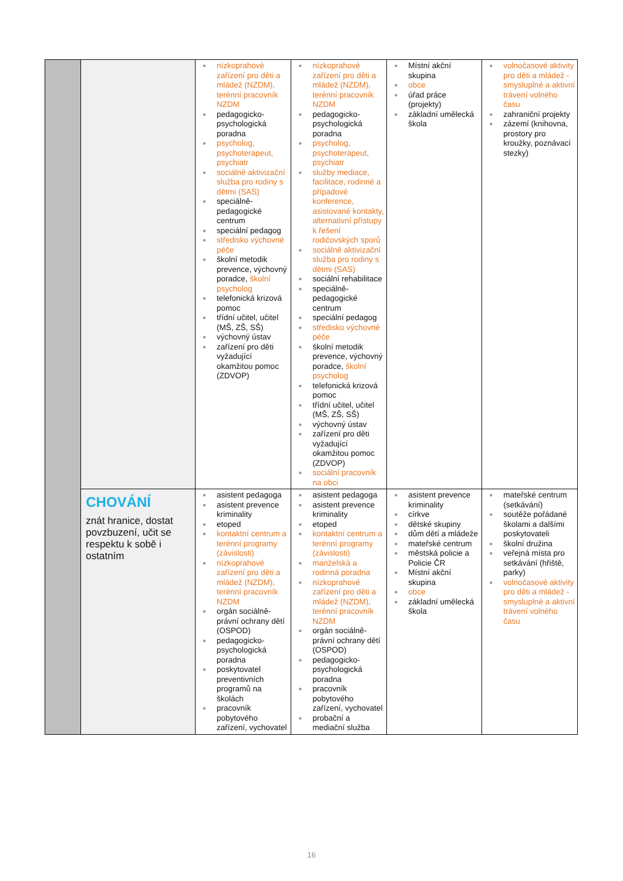| | | ● nízkoprahové zařízení pro děti a mládež (NZDM), terénní pracovník NZDM ● pedagogicko-psychologická poradna ● psycholog, psychoterapeut, psychiatr ● sociálně aktivizační služba pro rodiny s dětmi (SAS) ● speciálně-pedagogické centrum ● speciální pedagog ● středisko výchovné péče ● školní metodik prevence, výchovný poradce, školní psycholog ● telefonická krizová pomoc ● třídní učitel, učitel (MŠ, ZŠ, SŠ) ● výchovný ústav ● zařízení pro děti vyžadující okamžitou pomoc (ZDVOP) | ● nízkoprahové zařízení pro děti a mládež (NZDM), terénní pracovník NZDM ● pedagogicko-psychologická poradna ● psycholog, psychoterapeut, psychiatr ● služby mediace, facilitace, rodinné a případové konference, asistované kontakty, alternativní přístupy k řešení rodičovských sporů ● sociálně aktivizační služba pro rodiny s dětmi (SAS) ● sociální rehabilitace ● speciálně-pedagogické centrum ● speciální pedagog ● středisko výchovné péče ● školní metodik prevence, výchovný poradce, školní psycholog ● telefonická krizová pomoc ● třídní učitel, učitel (MŠ, ZŠ, SŠ) ● výchovný ústav ● zařízení pro děti vyžadující okamžitou pomoc (ZDVOP) ● sociální pracovník na obci | ● Místní akční skupina ● obce ● úřad práce (projekty) ● základní umělecká škola | ● volnočasové aktivity pro děti a mládež - smysluplné a aktivní trávení volného času ● zahraniční projekty ● zázemí (knihovna, prostory pro kroužky, poznávací stezky) |
| | CHOVÁNÍ znát hranice, dostat povzbuzení, učit se respektu k sobě i ostatním | ● asistent pedagoga ● asistent prevence kriminality ● etoped ● kontaktní centrum a terénní programy (závislosti) ● nízkoprahové zařízení pro děti a mládež (NZDM), terénní pracovník NZDM ● orgán sociálně-právní ochrany dětí (OSPOD) ● pedagogicko-psychologická poradna ● poskytovatel preventivních programů na školách ● pracovník pobytového zařízení, vychovatel | ● asistent pedagoga ● asistent prevence kriminality ● etoped ● kontaktní centrum a terénní programy (závislosti) ● manželská a rodinná poradna ● nízkoprahové zařízení pro děti a mládež (NZDM), terénní pracovník NZDM ● orgán sociálně-právní ochrany dětí (OSPOD) ● pedagogicko-psychologická poradna ● pracovník pobytového zařízení, vychovatel ● probační a mediační služba | ● asistent prevence kriminality ● církve ● dětské skupiny ● dům dětí a mládeže ● mateřské centrum ● městská policie a Policie ČR ● Místní akční skupina ● obce ● základní umělecká škola | ● mateřské centrum (setkávání) ● soutěže pořádané školami a dalšími poskytovateli ● školní družina ● veřejná místa pro setkávání (hřiště, parky) ● volnočasové aktivity pro děti a mládež - smysluplné a aktivní trávení volného času |
16